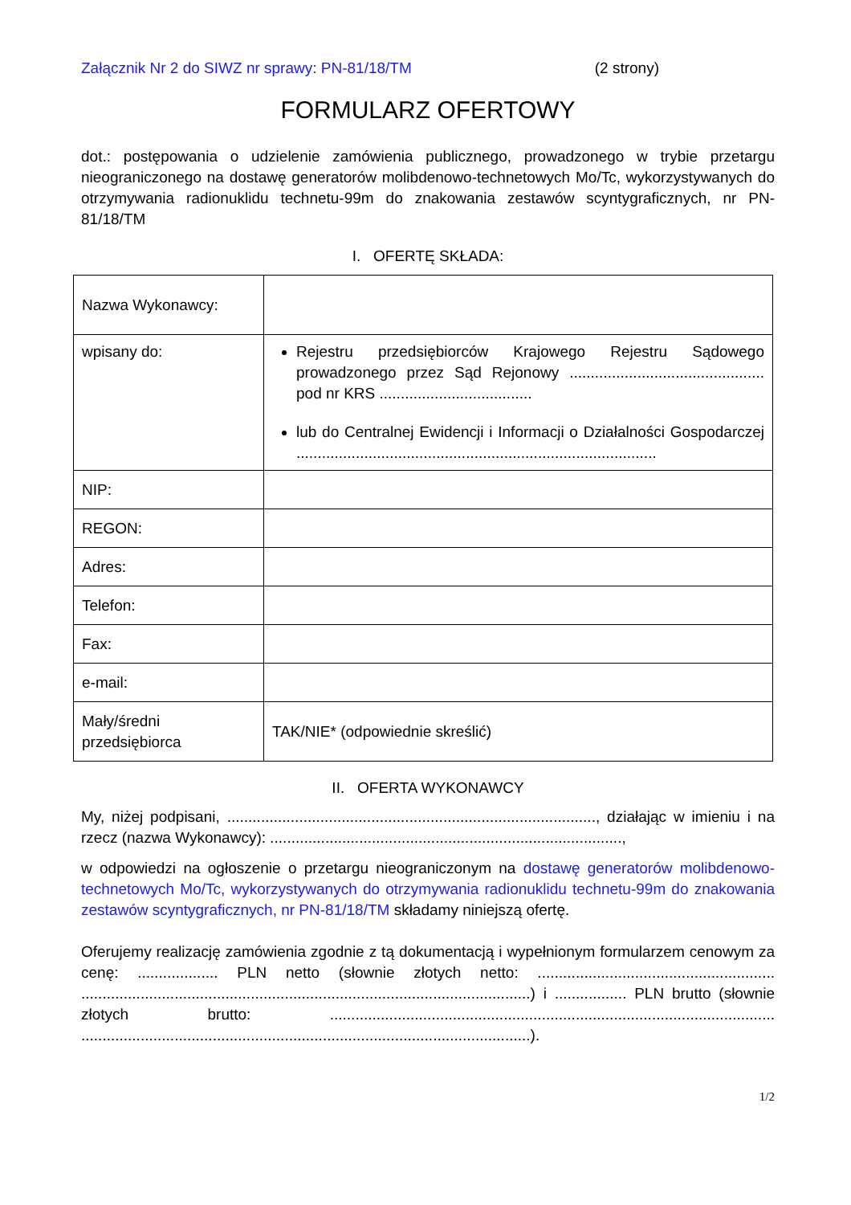Załącznik Nr 2 do SIWZ nr sprawy: PN-81/18/TM (2 strony)
FORMULARZ OFERTOWY
dot.: postępowania o udzielenie zamówienia publicznego, prowadzonego w trybie przetargu nieograniczonego na dostawę generatorów molibdenowo-technetowych Mo/Tc, wykorzystywanych do otrzymywania radionuklidu technetu-99m do znakowania zestawów scyntygraficznych, nr PN-81/18/TM
I. OFERTĘ SKŁADA:
| Nazwa Wykonawcy: | |
| wpisany do: | Rejestru przedsiębiorców Krajowego Rejestru Sądowego prowadzonego przez Sąd Rejonowy .............................................. pod nr KRS .................................... lub do Centralnej Ewidencji i Informacji o Działalności Gospodarczej ..................................................................................... |
| NIP: | |
| REGON: | |
| Adres: | |
| Telefon: | |
| Fax: | |
| e-mail: | |
| Mały/średni przedsiębiorca | TAK/NIE* (odpowiednie skreślić) |
II. OFERTA WYKONAWCY
My, niżej podpisani, ......................................................................................., działając w imieniu i na rzecz (nazwa Wykonawcy): ...................................................................................,
w odpowiedzi na ogłoszenie o przetargu nieograniczonym na dostawę generatorów molibdenowo-technetowych Mo/Tc, wykorzystywanych do otrzymywania radionuklidu technetu-99m do znakowania zestawów scyntygraficznych, nr PN-81/18/TM składamy niniejszą ofertę.
Oferujemy realizację zamówienia zgodnie z tą dokumentacją i wypełnionym formularzem cenowym za cenę: ................... PLN netto (słownie złotych netto: ........................................................ ..........................................................................................................) i ................. PLN brutto (słownie złotych brutto: ......................................................................................................... ..........................................................................................................).
1/2